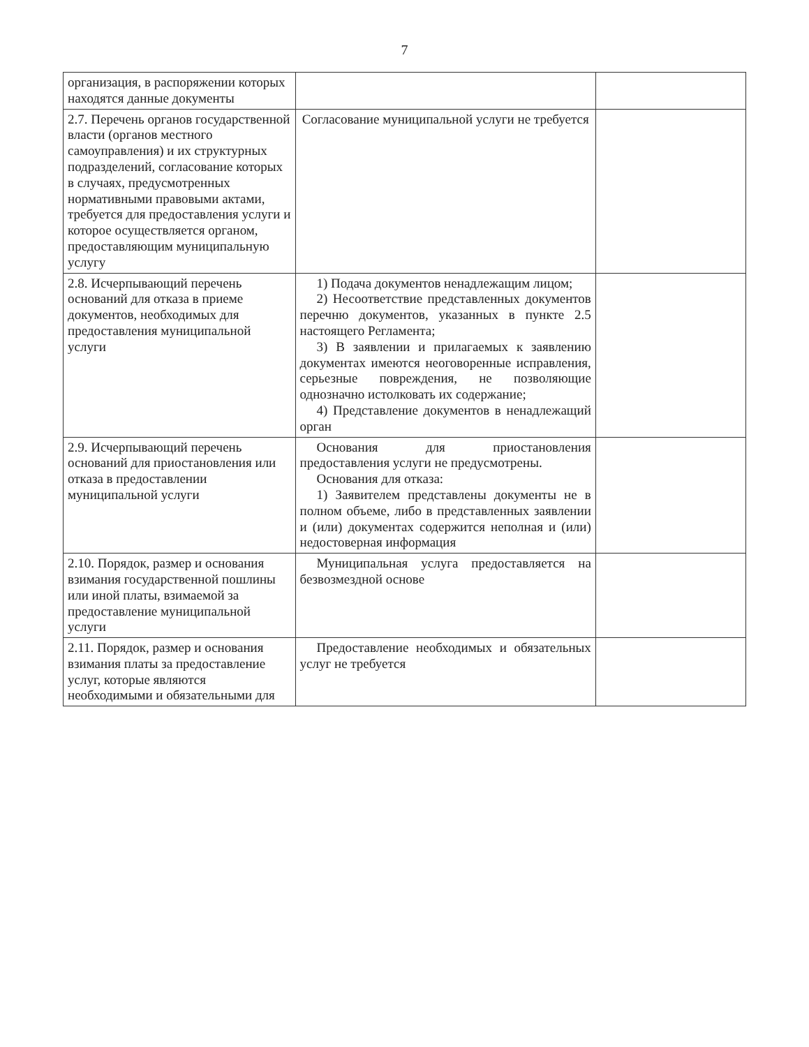7
| организация, в распоряжении которых находятся данные документы | | |
| 2.7. Перечень органов государственной власти (органов местного самоуправления) и их структурных подразделений, согласование которых в случаях, предусмотренных нормативными правовыми актами, требуется для предоставления услуги и которое осуществляется органом, предоставляющим муниципальную услугу | Согласование муниципальной услуги не требуется | |
| 2.8. Исчерпывающий перечень оснований для отказа в приеме документов, необходимых для предоставления муниципальной услуги | 1) Подача документов ненадлежащим лицом; 2) Несоответствие представленных документов перечню документов, указанных в пункте 2.5 настоящего Регламента; 3) В заявлении и прилагаемых к заявлению документах имеются неоговоренные исправления, серьезные повреждения, не позволяющие однозначно истолковать их содержание; 4) Представление документов в ненадлежащий орган | |
| 2.9. Исчерпывающий перечень оснований для приостановления или отказа в предоставлении муниципальной услуги | Основания для приостановления предоставления услуги не предусмотрены. Основания для отказа: 1) Заявителем представлены документы не в полном объеме, либо в представленных заявлении и (или) документах содержится неполная и (или) недостоверная информация | |
| 2.10. Порядок, размер и основания взимания государственной пошлины или иной платы, взимаемой за предоставление муниципальной услуги | Муниципальная услуга предоставляется на безвозмездной основе | |
| 2.11. Порядок, размер и основания взимания платы за предоставление услуг, которые являются необходимыми и обязательными для | Предоставление необходимых и обязательных услуг не требуется | |